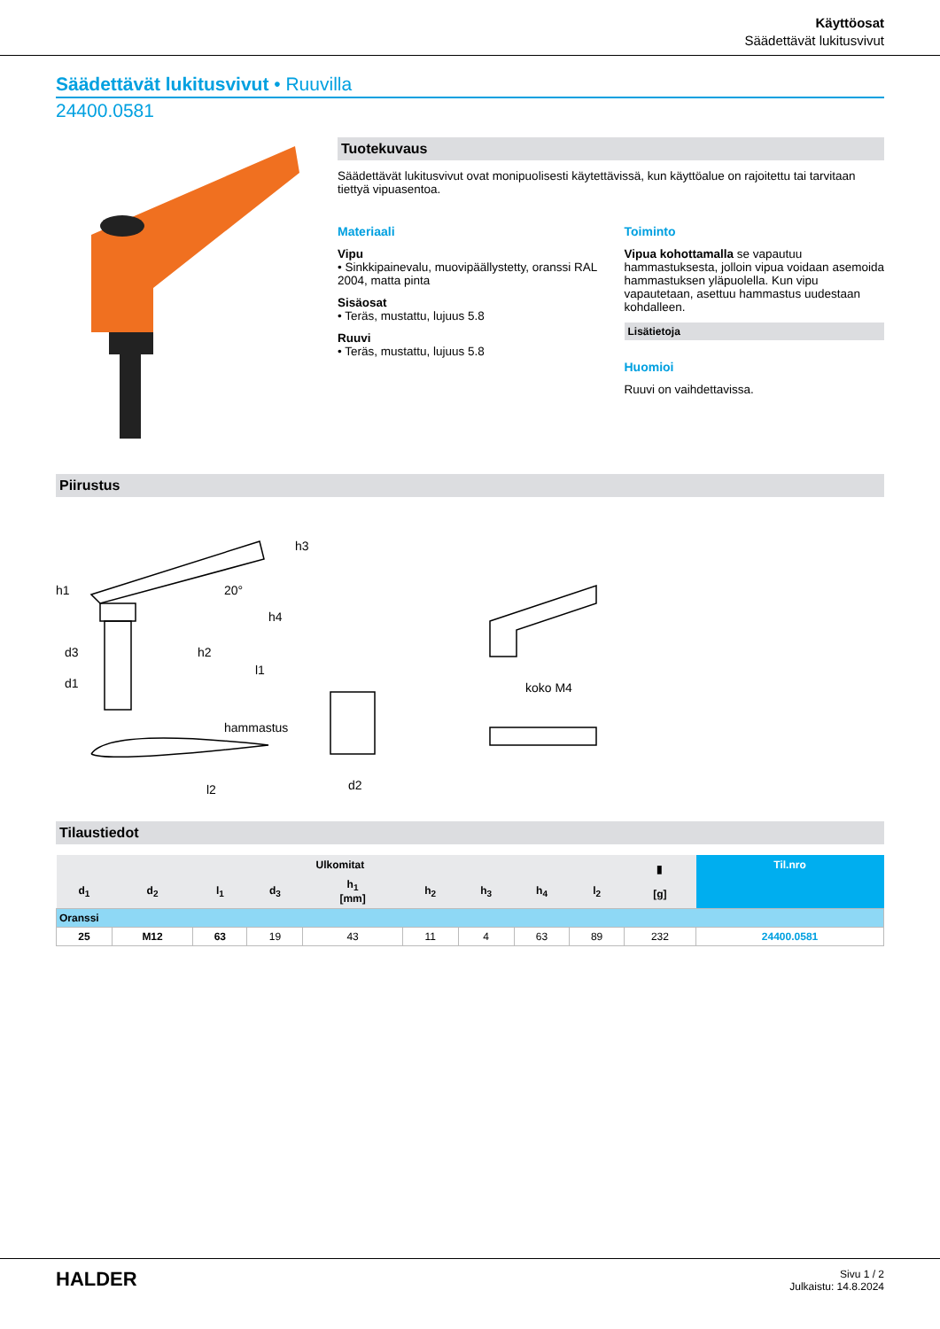Käyttöosat
Säädettävät lukitusvivut
Säädettävät lukitusvivut • Ruuvilla
24400.0581
Tuotekuvaus
Säädettävät lukitusvivut ovat monipuolisesti käytettävissä, kun käyttöalue on rajoitettu tai tarvitaan tiettyä vipuasentoa.
Materiaali
Vipu
• Sinkkipainevalu, muovipäällystetty, oranssi RAL 2004, matta pinta
Sisäosat
• Teräs, mustattu, lujuus 5.8
Ruuvi
• Teräs, mustattu, lujuus 5.8
Toiminto
Vipua kohottamalla se vapautuu hammastuksesta, jolloin vipua voidaan asemoida hammastuksen yläpuolella. Kun vipu vapautetaan, asettuu hammastus uudestaan kohdalleen.
Lisätietoja
Huomioi
Ruuvi on vaihdettavissa.
Piirustus
h1
h4
h3
20°
d3
d1
h2
l1
l2
d2
hammastus
koko M4
Tilaustiedot
| Ulkomitat | | | | | | | | | ▮ [g] | Til.nro |
| --- | --- | --- | --- | --- | --- | --- | --- | --- | --- | --- |
| d<sub>1</sub> | d<sub>2</sub> | l<sub>1</sub> | d<sub>3</sub> | h<sub>1</sub> [mm] | h<sub>2</sub> | h<sub>3</sub> | h<sub>4</sub> | l<sub>2</sub> | | |
| Oranssi | | | | | | | | | | |
| 25 | M12 | 63 | 19 | 43 | 11 | 4 | 63 | 89 | 232 | 24400.0581 |
HALDER
Sivu 1 / 2
Julkaistu: 14.8.2024